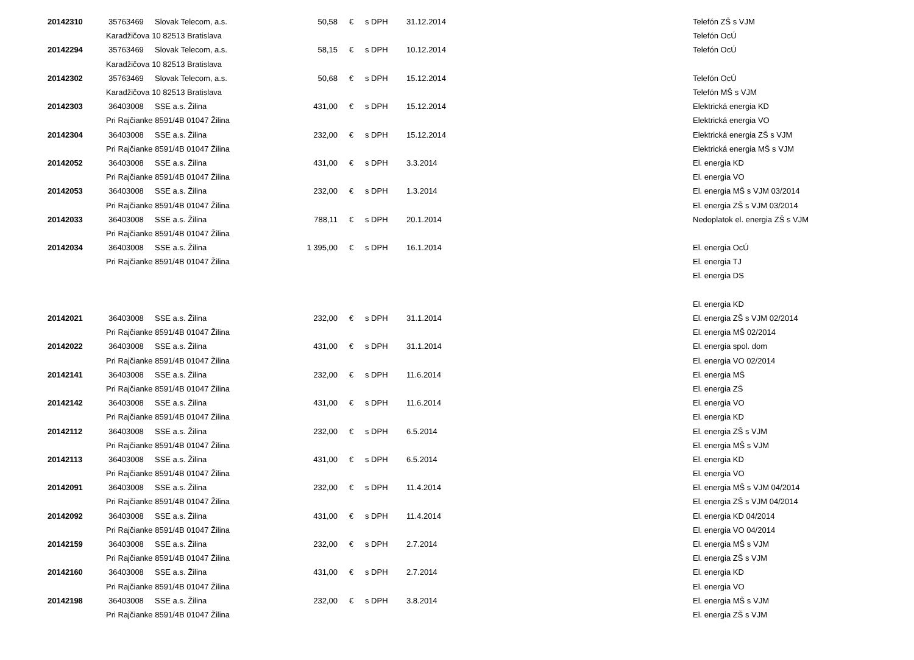| 20142310 | 35763469 | Slovak Telecom, a.s. | 50,58 | € | s DPH | 31.12.2014 | Telefón ZŠ s VJM |
| | Karadžičova 10 82513 Bratislava | | | | | | Telefón OcÚ |
| 20142294 | 35763469 | Slovak Telecom, a.s. | 58,15 | € | s DPH | 10.12.2014 | Telefón OcÚ |
| | Karadžičova 10 82513 Bratislava | | | | | | |
| 20142302 | 35763469 | Slovak Telecom, a.s. | 50,68 | € | s DPH | 15.12.2014 | Telefón OcÚ |
| | Karadžičova 10 82513 Bratislava | | | | | | Telefón MŠ s VJM |
| 20142303 | 36403008 | SSE a.s. Žilina | 431,00 | € | s DPH | 15.12.2014 | Elektrická energia KD |
| | Pri Rajčianke 8591/4B 01047 Žilina | | | | | | Elektrická energia VO |
| 20142304 | 36403008 | SSE a.s. Žilina | 232,00 | € | s DPH | 15.12.2014 | Elektrická energia ZŠ s VJM |
| | Pri Rajčianke 8591/4B 01047 Žilina | | | | | | Elektrická energia MŠ s VJM |
| 20142052 | 36403008 | SSE a.s. Žilina | 431,00 | € | s DPH | 3.3.2014 | El. energia KD |
| | Pri Rajčianke 8591/4B 01047 Žilina | | | | | | El. energia VO |
| 20142053 | 36403008 | SSE a.s. Žilina | 232,00 | € | s DPH | 1.3.2014 | El. energia MŠ s VJM 03/2014 |
| | Pri Rajčianke 8591/4B 01047 Žilina | | | | | | El. energia ZŠ s VJM 03/2014 |
| 20142033 | 36403008 | SSE a.s. Žilina | 788,11 | € | s DPH | 20.1.2014 | Nedoplatok el. energia ZŠ s VJM |
| | Pri Rajčianke 8591/4B 01047 Žilina | | | | | | |
| 20142034 | 36403008 | SSE a.s. Žilina | 1 395,00 | € | s DPH | 16.1.2014 | El. energia OcÚ |
| | Pri Rajčianke 8591/4B 01047 Žilina | | | | | | El. energia TJ |
| | | | | | | | El. energia DS |
| | | | | | | | El. energia KD |
| 20142021 | 36403008 | SSE a.s. Žilina | 232,00 | € | s DPH | 31.1.2014 | El. energia ZŠ s VJM 02/2014 |
| | Pri Rajčianke 8591/4B 01047 Žilina | | | | | | El. energia MŠ 02/2014 |
| 20142022 | 36403008 | SSE a.s. Žilina | 431,00 | € | s DPH | 31.1.2014 | El. energia spol. dom |
| | Pri Rajčianke 8591/4B 01047 Žilina | | | | | | El. energia VO 02/2014 |
| 20142141 | 36403008 | SSE a.s. Žilina | 232,00 | € | s DPH | 11.6.2014 | El. energia MŠ |
| | Pri Rajčianke 8591/4B 01047 Žilina | | | | | | El. energia ZŠ |
| 20142142 | 36403008 | SSE a.s. Žilina | 431,00 | € | s DPH | 11.6.2014 | El. energia VO |
| | Pri Rajčianke 8591/4B 01047 Žilina | | | | | | El. energia KD |
| 20142112 | 36403008 | SSE a.s. Žilina | 232,00 | € | s DPH | 6.5.2014 | El. energia ZŠ s VJM |
| | Pri Rajčianke 8591/4B 01047 Žilina | | | | | | El. energia MŠ s VJM |
| 20142113 | 36403008 | SSE a.s. Žilina | 431,00 | € | s DPH | 6.5.2014 | El. energia KD |
| | Pri Rajčianke 8591/4B 01047 Žilina | | | | | | El. energia VO |
| 20142091 | 36403008 | SSE a.s. Žilina | 232,00 | € | s DPH | 11.4.2014 | El. energia MŠ s VJM 04/2014 |
| | Pri Rajčianke 8591/4B 01047 Žilina | | | | | | El. energia ZŠ s VJM 04/2014 |
| 20142092 | 36403008 | SSE a.s. Žilina | 431,00 | € | s DPH | 11.4.2014 | El. energia KD 04/2014 |
| | Pri Rajčianke 8591/4B 01047 Žilina | | | | | | El. energia VO 04/2014 |
| 20142159 | 36403008 | SSE a.s. Žilina | 232,00 | € | s DPH | 2.7.2014 | El. energia MŠ s VJM |
| | Pri Rajčianke 8591/4B 01047 Žilina | | | | | | El. energia ZŠ s VJM |
| 20142160 | 36403008 | SSE a.s. Žilina | 431,00 | € | s DPH | 2.7.2014 | El. energia KD |
| | Pri Rajčianke 8591/4B 01047 Žilina | | | | | | El. energia VO |
| 20142198 | 36403008 | SSE a.s. Žilina | 232,00 | € | s DPH | 3.8.2014 | El. energia MŠ s VJM |
| | Pri Rajčianke 8591/4B 01047 Žilina | | | | | | El. energia ZŠ s VJM |